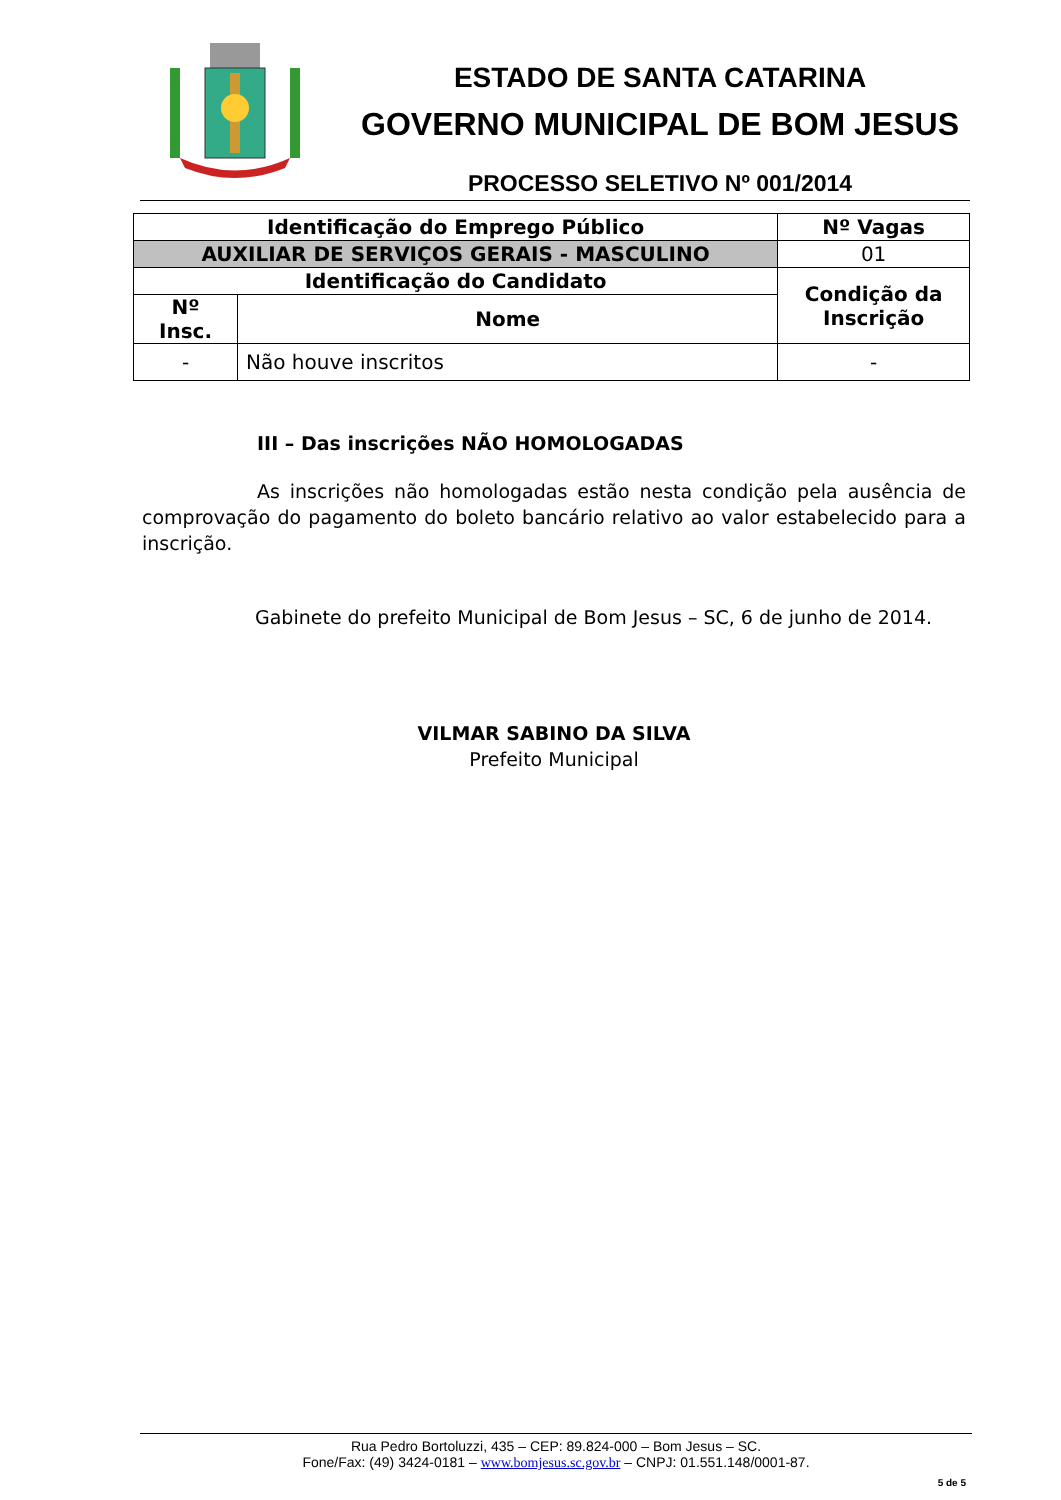ESTADO DE SANTA CATARINA
GOVERNO MUNICIPAL DE BOM JESUS
PROCESSO SELETIVO Nº 001/2014
| Identificação do Emprego Público | | | Nº Vagas |
| --- | --- | --- | --- |
| AUXILIAR DE SERVIÇOS GERAIS - MASCULINO | | | 01 |
| Identificação do Candidato | | Condição da Inscrição | |
| Nº Insc. | Nome | | |
| - | Não houve inscritos | - | |
III – Das inscrições NÃO HOMOLOGADAS
As inscrições não homologadas estão nesta condição pela ausência de comprovação do pagamento do boleto bancário relativo ao valor estabelecido para a inscrição.
Gabinete do prefeito Municipal de Bom Jesus – SC, 6 de junho de 2014.
VILMAR SABINO DA SILVA
Prefeito Municipal
Rua Pedro Bortoluzzi, 435 – CEP: 89.824-000 – Bom Jesus – SC.
Fone/Fax: (49) 3424-0181 – www.bomjesus.sc.gov.br – CNPJ: 01.551.148/0001-87.
5 de 5